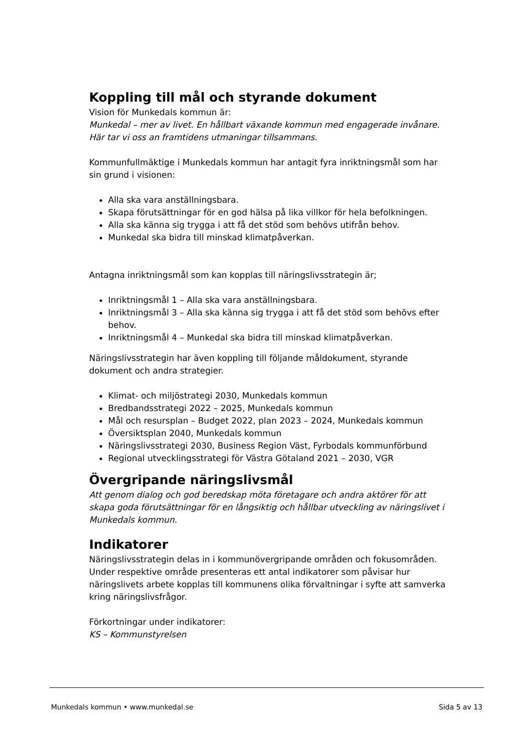Koppling till mål och styrande dokument
Vision för Munkedals kommun är:
Munkedal – mer av livet. En hållbart växande kommun med engagerade invånare. Här tar vi oss an framtidens utmaningar tillsammans.
Kommunfullmäktige i Munkedals kommun har antagit fyra inriktningsmål som har sin grund i visionen:
Alla ska vara anställningsbara.
Skapa förutsättningar för en god hälsa på lika villkor för hela befolkningen.
Alla ska känna sig trygga i att få det stöd som behövs utifrån behov.
Munkedal ska bidra till minskad klimatpåverkan.
Antagna inriktningsmål som kan kopplas till näringslivsstrategin är;
Inriktningsmål 1 – Alla ska vara anställningsbara.
Inriktningsmål 3 – Alla ska känna sig trygga i att få det stöd som behövs efter behov.
Inriktningsmål 4 – Munkedal ska bidra till minskad klimatpåverkan.
Näringslivsstrategin har även koppling till följande måldokument, styrande dokument och andra strategier.
Klimat- och miljöstrategi 2030, Munkedals kommun
Bredbandsstrategi 2022 – 2025, Munkedals kommun
Mål och resursplan – Budget 2022, plan 2023 – 2024, Munkedals kommun
Översiktsplan 2040, Munkedals kommun
Näringslivsstrategi 2030, Business Region Väst, Fyrbodals kommunförbund
Regional utvecklingsstrategi för Västra Götaland 2021 – 2030, VGR
Övergripande näringslivsmål
Att genom dialog och god beredskap möta företagare och andra aktörer för att skapa goda förutsättningar för en långsiktig och hållbar utveckling av näringslivet i Munkedals kommun.
Indikatorer
Näringslivsstrategin delas in i kommunövergripande områden och fokusområden. Under respektive område presenteras ett antal indikatorer som påvisar hur näringslivets arbete kopplas till kommunens olika förvaltningar i syfte att samverka kring näringslivsfrågor.
Förkortningar under indikatorer:
KS – Kommunstyrelsen
Munkedals kommun • www.munkedal.se Sida 5 av 13